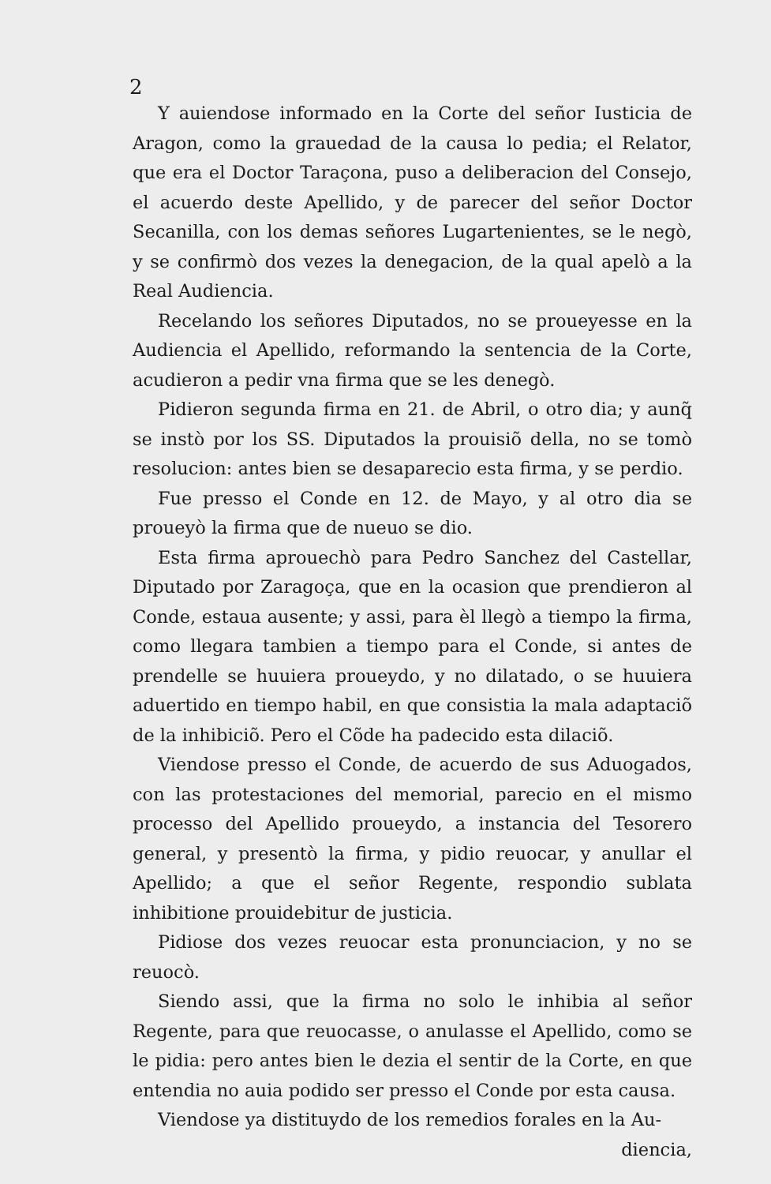2
Y auiendose informado en la Corte del señor Iusticia de Aragon, como la grauedad de la causa lo pedia; el Relator, que era el Doctor Taraçona, puso a deliberacion del Consejo, el acuerdo deste Apellido, y de parecer del señor Doctor Secanilla, con los demas señores Lugartenientes, se le negò, y se confirmò dos vezes la denegacion, de la qual apelò a la Real Audiencia.
Recelando los señores Diputados, no se proueyesse en la Audiencia el Apellido, reformando la sentencia de la Corte, acudieron a pedir vna firma que se les denegò.
Pidieron segunda firma en 21. de Abril, o otro dia; y aunq̃ se instò por los SS. Diputados la prouisiõ della, no se tomò resolucion: antes bien se desaparecio esta firma, y se perdio.
Fue presso el Conde en 12. de Mayo, y al otro dia se proueyò la firma que de nueuo se dio.
Esta firma aprouechò para Pedro Sanchez del Castellar, Diputado por Zaragoça, que en la ocasion que prendieron al Conde, estaua ausente; y assi, para èl llegò a tiempo la firma, como llegara tambien a tiempo para el Conde, si antes de prendelle se huuiera proueydo, y no dilatado, o se huuiera aduertido en tiempo habil, en que consistia la mala adaptaciõ de la inhibiciõ. Pero el Cõde ha padecido esta dilaciõ.
Viendose presso el Conde, de acuerdo de sus Aduogados, con las protestaciones del memorial, parecio en el mismo processo del Apellido proueydo, a instancia del Tesorero general, y presentò la firma, y pidio reuocar, y anullar el Apellido; a que el señor Regente, respondio sublata inhibitione prouidebitur de justicia.
Pidiose dos vezes reuocar esta pronunciacion, y no se reuocò.
Siendo assi, que la firma no solo le inhibia al señor Regente, para que reuocasse, o anulasse el Apellido, como se le pidia: pero antes bien le dezia el sentir de la Corte, en que entendia no auia podido ser presso el Conde por esta causa.
Viendose ya distituydo de los remedios forales en la Au-
diencia,